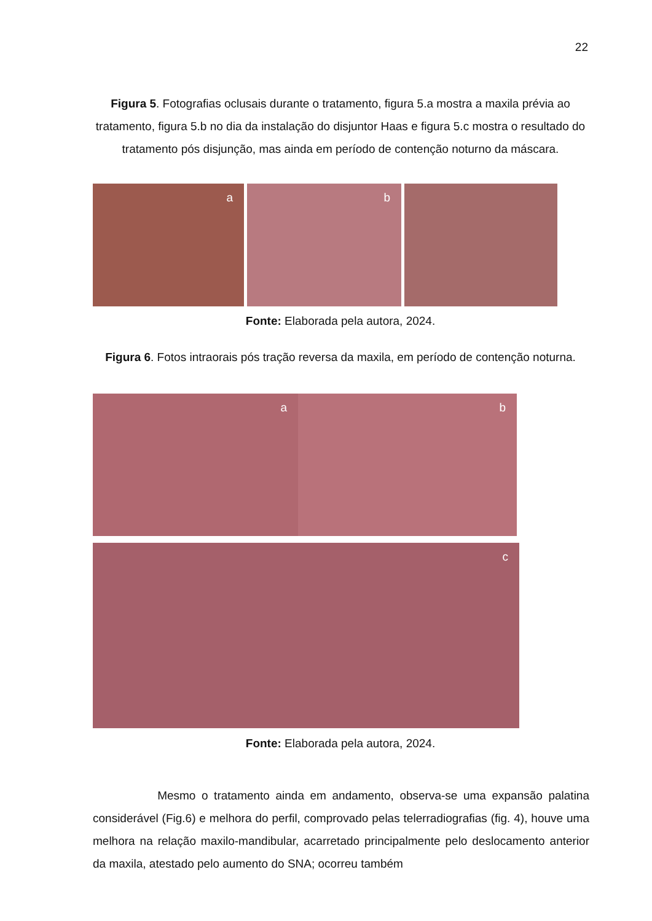22
Figura 5. Fotografias oclusais durante o tratamento, figura 5.a mostra a maxila prévia ao tratamento, figura 5.b no dia da instalação do disjuntor Haas e figura 5.c mostra o resultado do tratamento pós disjunção, mas ainda em período de contenção noturno da máscara.
a
b
Fonte: Elaborada pela autora, 2024.
Figura 6. Fotos intraorais pós tração reversa da maxila, em período de contenção noturna.
a
b
c
Fonte: Elaborada pela autora, 2024.
Mesmo o tratamento ainda em andamento, observa-se uma expansão palatina considerável (Fig.6) e melhora do perfil, comprovado pelas telerradiografias (fig. 4), houve uma melhora na relação maxilo-mandibular, acarretado principalmente pelo deslocamento anterior da maxila, atestado pelo aumento do SNA; ocorreu também